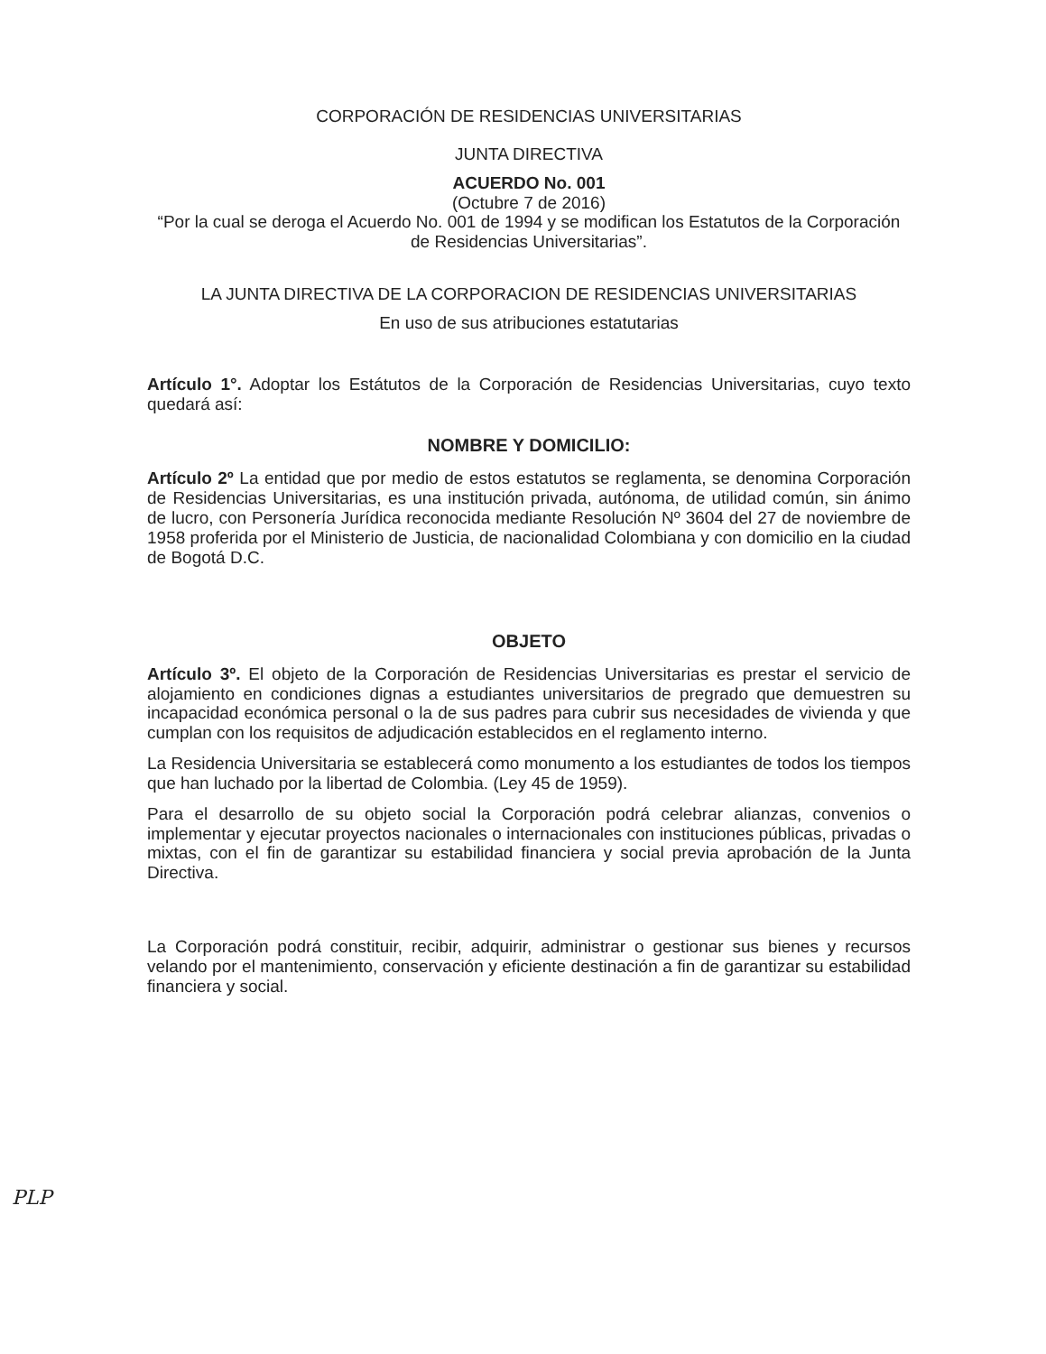CORPORACIÓN DE RESIDENCIAS UNIVERSITARIAS
JUNTA DIRECTIVA
ACUERDO No. 001
(Octubre 7 de 2016)
“Por la cual se deroga el Acuerdo No. 001 de 1994 y se modifican los Estatutos de la Corporación de Residencias Universitarias”.
LA JUNTA DIRECTIVA DE LA CORPORACION DE RESIDENCIAS UNIVERSITARIAS
En uso de sus atribuciones estatutarias
Artículo 1°. Adoptar los Estátutos de la Corporación de Residencias Universitarias, cuyo texto quedará así:
NOMBRE Y DOMICILIO:
Artículo 2º La entidad que por medio de estos estatutos se reglamenta, se denomina Corporación de Residencias Universitarias, es una institución privada, autónoma, de utilidad común, sin ánimo de lucro, con Personería Jurídica reconocida mediante Resolución Nº 3604 del 27 de noviembre de 1958 proferida por el Ministerio de Justicia, de nacionalidad Colombiana y con domicilio en la ciudad de Bogotá D.C.
OBJETO
Artículo 3º. El objeto de la Corporación de Residencias Universitarias es prestar el servicio de alojamiento en condiciones dignas a estudiantes universitarios de pregrado que demuestren su incapacidad económica personal o la de sus padres para cubrir sus necesidades de vivienda y que cumplan con los requisitos de adjudicación establecidos en el reglamento interno.
La Residencia Universitaria se establecerá como monumento a los estudiantes de todos los tiempos que han luchado por la libertad de Colombia. (Ley 45 de 1959).
Para el desarrollo de su objeto social la Corporación podrá celebrar alianzas, convenios o implementar y ejecutar proyectos nacionales o internacionales con instituciones públicas, privadas o mixtas, con el fin de garantizar su estabilidad financiera y social previa aprobación de la Junta Directiva.
La Corporación podrá constituir, recibir, adquirir, administrar o gestionar sus bienes y recursos velando por el mantenimiento, conservación y eficiente destinación a fin de garantizar su estabilidad financiera y social.
PLP